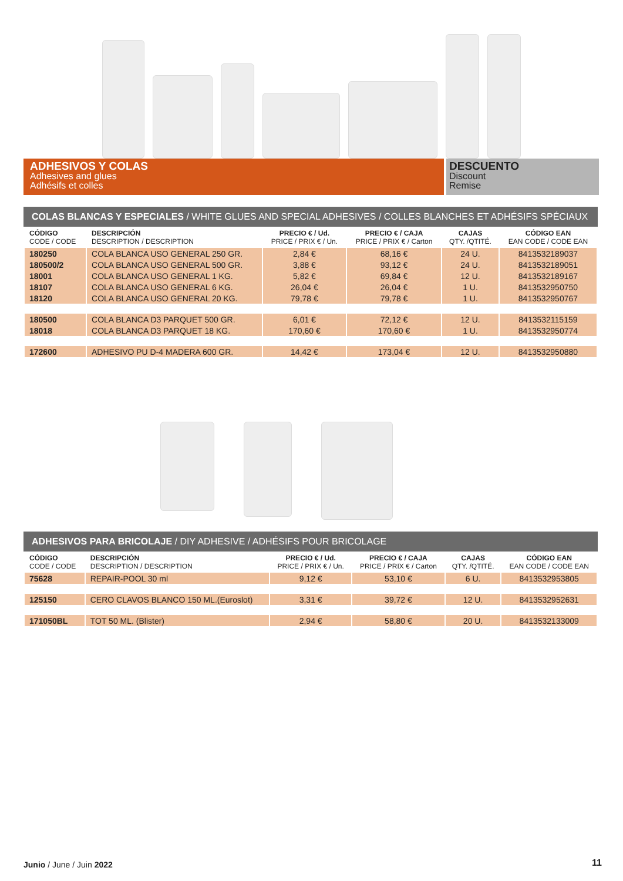ADHESIVOS Y COLAS
Adhesives and glues
Adhésifs et colles
DESCUENTO
Discount
Remise
COLAS BLANCAS Y ESPECIALES / WHITE GLUES AND SPECIAL ADHESIVES / COLLES BLANCHES ET ADHÉSIFS SPÉCIAUX
| CÓDIGO CODE / CODE | DESCRIPCIÓN DESCRIPTION / DESCRIPTION | PRECIO € / Ud. PRICE / PRIX € / Un. | PRECIO € / CAJA PRICE / PRIX € / Carton | CAJAS QTY. /QTITÉ. | CÓDIGO EAN EAN CODE / CODE EAN |
| --- | --- | --- | --- | --- | --- |
| 180250 | COLA BLANCA USO GENERAL 250 GR. | 2,84 € | 68,16 € | 24 U. | 8413532189037 |
| 180500/2 | COLA BLANCA USO GENERAL 500 GR. | 3,88 € | 93,12 € | 24 U. | 8413532189051 |
| 18001 | COLA BLANCA USO GENERAL 1 KG. | 5,82 € | 69,84 € | 12 U. | 8413532189167 |
| 18107 | COLA BLANCA USO GENERAL 6 KG. | 26,04 € | 26,04 € | 1 U. | 8413532950750 |
| 18120 | COLA BLANCA USO GENERAL 20 KG. | 79,78 € | 79,78 € | 1 U. | 8413532950767 |
| 180500 | COLA BLANCA D3 PARQUET 500 GR. | 6,01 € | 72,12 € | 12 U. | 8413532115159 |
| 18018 | COLA BLANCA D3 PARQUET 18 KG. | 170,60 € | 170,60 € | 1 U. | 8413532950774 |
| 172600 | ADHESIVO PU D-4 MADERA 600 GR. | 14,42 € | 173,04 € | 12 U. | 8413532950880 |
ADHESIVOS PARA BRICOLAJE / DIY ADHESIVE / ADHÉSIFS POUR BRICOLAGE
| CÓDIGO CODE / CODE | DESCRIPCIÓN DESCRIPTION / DESCRIPTION | PRECIO € / Ud. PRICE / PRIX € / Un. | PRECIO € / CAJA PRICE / PRIX € / Carton | CAJAS QTY. /QTITÉ. | CÓDIGO EAN EAN CODE / CODE EAN |
| --- | --- | --- | --- | --- | --- |
| 75628 | REPAIR-POOL 30 ml | 9,12 € | 53,10 € | 6 U. | 8413532953805 |
| 125150 | CERO CLAVOS BLANCO 150 ML.(Euroslot) | 3,31 € | 39,72 € | 12 U. | 8413532952631 |
| 171050BL | TOT 50 ML. (Blister) | 2,94 € | 58,80 € | 20 U. | 8413532133009 |
Junio / June / Juin 2022 11